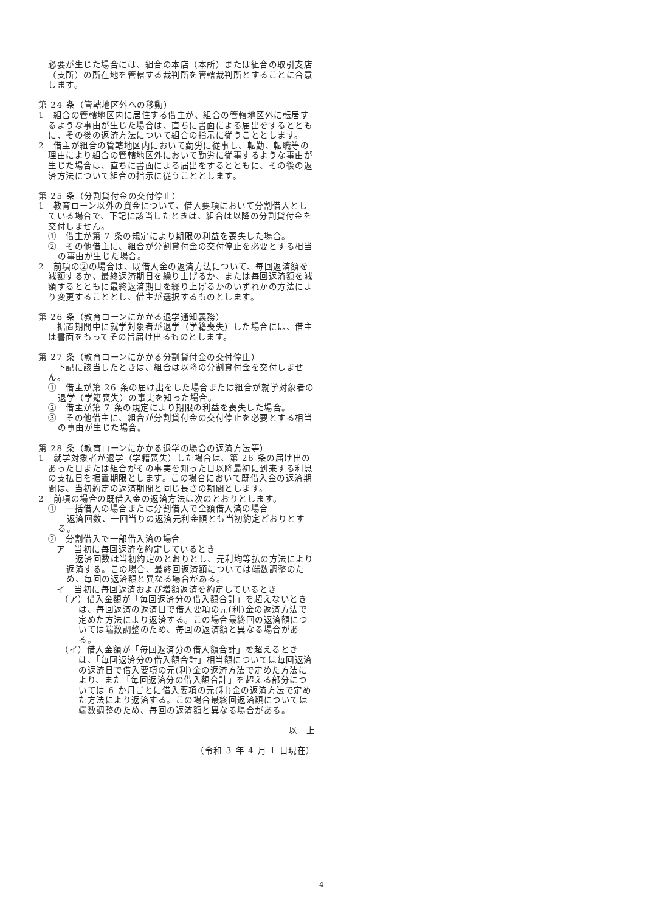必要が生じた場合には、組合の本店（本所）または組合の取引支店（支所）の所在地を管轄する裁判所を管轄裁判所とすることに合意します。
第 24 条（管轄地区外への移動）
1　組合の管轄地区内に居住する借主が、組合の管轄地区外に転居するような事由が生じた場合は、直ちに書面による届出をするとともに、その後の返済方法について組合の指示に従うこととします。
2　借主が組合の管轄地区内において勤労に従事し、転勤、転職等の理由により組合の管轄地区外において勤労に従事するような事由が生じた場合は、直ちに書面による届出をするとともに、その後の返済方法について組合の指示に従うこととします。
第 25 条（分割貸付金の交付停止）
1　教育ローン以外の資金について、借入要項において分割借入としている場合で、下記に該当したときは、組合は以降の分割貸付金を交付しません。
①　借主が第 7 条の規定により期限の利益を喪失した場合。
②　その他借主に、組合が分割貸付金の交付停止を必要とする相当の事由が生じた場合。
2　前項の②の場合は、既借入金の返済方法について、毎回返済額を減額するか、最終返済期日を繰り上げるか、または毎回返済額を減額するとともに最終返済期日を繰り上げるかのいずれかの方法により変更することとし、借主が選択するものとします。
第 26 条（教育ローンにかかる退学通知義務）
　据置期間中に就学対象者が退学（学籍喪失）した場合には、借主は書面をもってその旨届け出るものとします。
第 27 条（教育ローンにかかる分割貸付金の交付停止）
　下記に該当したときは、組合は以降の分割貸付金を交付しません。
①　借主が第 26 条の届け出をした場合または組合が就学対象者の退学（学籍喪失）の事実を知った場合。
②　借主が第 7 条の規定により期限の利益を喪失した場合。
③　その他借主に、組合が分割貸付金の交付停止を必要とする相当の事由が生じた場合。
第 28 条（教育ローンにかかる退学の場合の返済方法等）
1　就学対象者が退学（学籍喪失）した場合は、第 26 条の届け出のあった日または組合がその事実を知った日以降最初に到来する利息の支払日を据置期限とします。この場合において既借入金の返済期間は、当初約定の返済期間と同じ長さの期間とします。
2　前項の場合の既借入金の返済方法は次のとおりとします。
①　一括借入の場合または分割借入で全額借入済の場合
　返済回数、一回当りの返済元利金額とも当初約定どおりとする。
②　分割借入で一部借入済の場合
ア　当初に毎回返済を約定しているとき
　返済回数は当初約定のとおりとし、元利均等払の方法により返済する。この場合、最終回返済額については端数調整のため、毎回の返済額と異なる場合がある。
イ　当初に毎回返済および増額返済を約定しているとき
（ア）借入金額が「毎回返済分の借入額合計」を超えないときは、毎回返済の返済日で借入要項の元(利)金の返済方法で定めた方法により返済する。この場合最終回の返済額については端数調整のため、毎回の返済額と異なる場合がある。
（イ）借入金額が「毎回返済分の借入額合計」を超えるときは、「毎回返済分の借入額合計」相当額については毎回返済の返済日で借入要項の元(利)金の返済方法で定めた方法により、また「毎回返済分の借入額合計」を超える部分については 6 か月ごとに借入要項の元(利)金の返済方法で定めた方法により返済する。この場合最終回返済額については端数調整のため、毎回の返済額と異なる場合がある。
以　上
（令和 3 年 4 月 1 日現在）
4